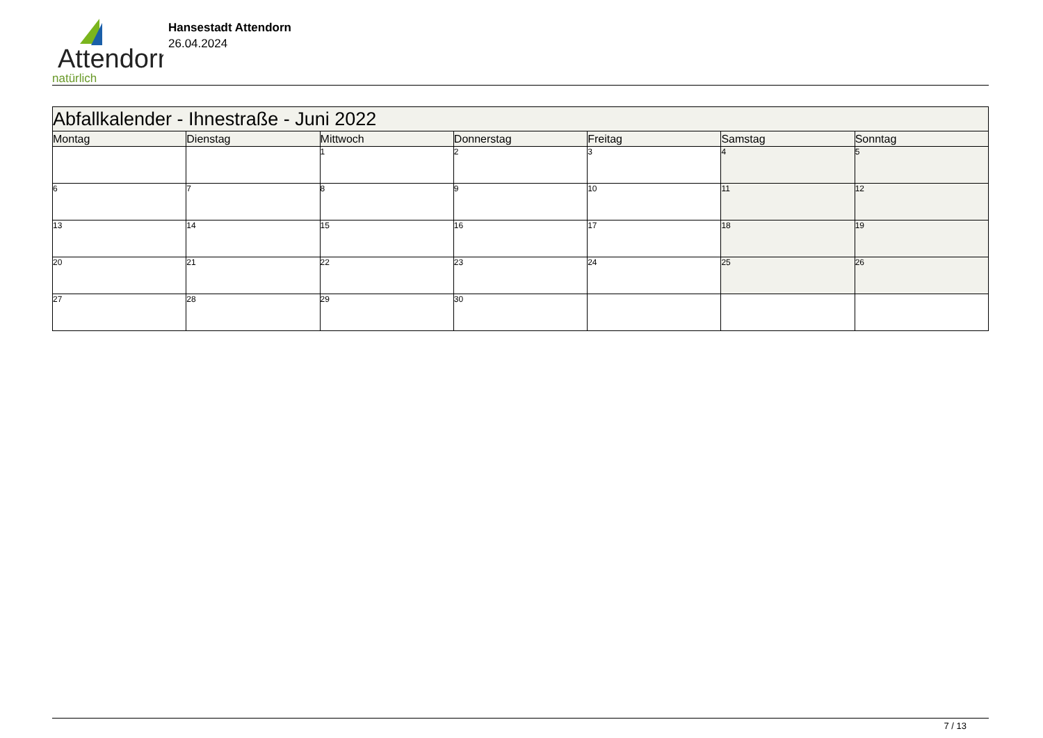Attendorn
natürlich
Hansestadt Attendorn
26.04.2024
| Abfallkalender - Ihnestraße - Juni 2022 | | | | | | |
| --- | --- | --- | --- | --- | --- | --- |
| Montag | Dienstag | Mittwoch | Donnerstag | Freitag | Samstag | Sonntag |
| | | 1 | 2 | 3 | 4 | 5 |
| 6 | 7 | 8 | 9 | 10 | 11 | 12 |
| 13 | 14 | 15 | 16 | 17 | 18 | 19 |
| 20 | 21 | 22 | 23 | 24 | 25 | 26 |
| 27 | 28 | 29 | 30 | | | |
7 / 13